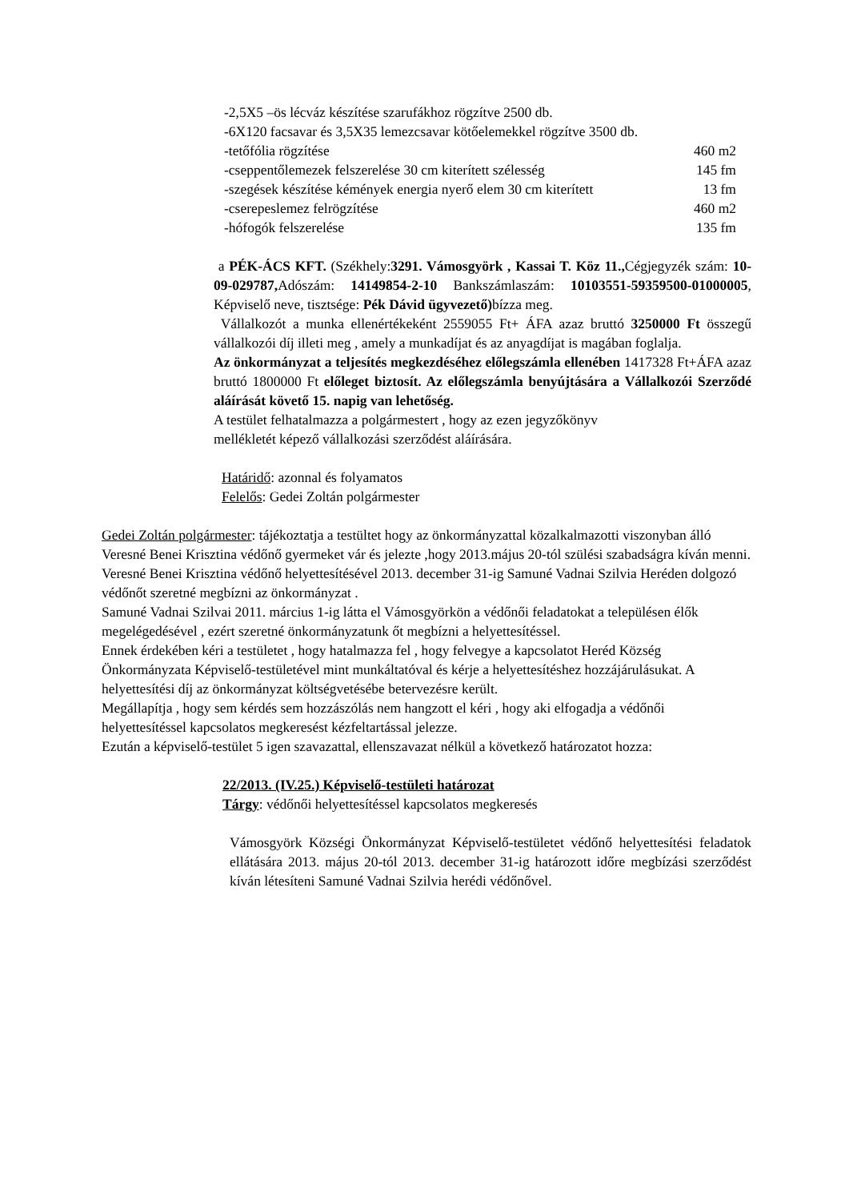-2,5X5 –ös lécváz készítése szarufákhoz rögzítve 2500 db.
-6X120 facsavar és 3,5X35 lemezcsavar kötőelemekkel rögzítve 3500 db.
-tetőfólia rögzítése 460 m2
-cseppentőlemezek felszerelése 30 cm kiterített szélesség 145 fm
-szegések készítése kémények energia nyerő elem 30 cm kiterített 13 fm
-cserepeslemez felrögzítése 460 m2
-hófogók felszerelése 135 fm
a PÉK-ÁCS KFT. (Székhely:3291. Vámosgyörk , Kassai T. Köz 11., Cégjegyzék szám: 10-09-029787, Adószám: 14149854-2-10 Bankszámlaszám: 10103551-59359500-01000005, Képviselő neve, tisztsége: Pék Dávid ügyvezető) bízza meg.
Vállalkozót a munka ellenértékeként 2559055 Ft+ ÁFA azaz bruttó 3250000 Ft összegű vállalkozói díj illeti meg , amely a munkadíjat és az anyagdíjat is magában foglalja.
Az önkormányzat a teljesítés megkezdéséhez előlegszámla ellenében 1417328 Ft+ÁFA azaz bruttó 1800000 Ft előleget biztosít. Az előlegszámla benyújtására a Vállalkozói Szerződé aláírását követő 15. napig van lehetőség.
A testület felhatalmazza a polgármestert , hogy az ezen jegyzőkönyv
mellékletét képező vállalkozási szerződést aláírására.
Határidő: azonnal és folyamatos
Felelős: Gedei Zoltán polgármester
Gedei Zoltán polgármester: tájékoztatja a testültet hogy az önkormányzattal közalkalmazotti viszonyban álló Veresné Benei Krisztina védőnő gyermeket vár és jelezte ,hogy 2013.május 20-tól szülési szabadságra kíván menni.
Veresné Benei Krisztina védőnő helyettesítésével 2013. december 31-ig Samuné Vadnai Szilvia Heréden dolgozó védőnőt szeretné megbízni az önkormányzat .
Samuné Vadnai Szilvai 2011. március 1-ig látta el Vámosgyörkön a védőnői feladatokat a településen élők megelégedésével , ezért szeretné önkormányzatunk őt megbízni a helyettesítéssel.
Ennek érdekében kéri a testületet , hogy hatalmazza fel , hogy felvegye a kapcsolatot Heréd Község Önkormányzata Képviselő-testületével mint munkáltatóval és kérje a helyettesítéshez hozzájárulásukat. A helyettesítési díj az önkormányzat költségvetésébe betervezésre került.
Megállapítja , hogy sem kérdés sem hozzászólás nem hangzott el kéri , hogy aki elfogadja a védőnői helyettesítéssel kapcsolatos megkeresést kézfeltartással jelezze.
Ezután a képviselő-testület 5 igen szavazattal, ellenszavazat nélkül a következő határozatot hozza:
22/2013. (IV.25.) Képviselő-testületi határozat
Tárgy: védőnői helyettesítéssel kapcsolatos megkeresés
Vámosgyörk Községi Önkormányzat Képviselő-testületet védőnő helyettesítési feladatok ellátására 2013. május 20-tól 2013. december 31-ig határozott időre megbízási szerződést kíván létesíteni Samuné Vadnai Szilvia herédi védőnővel.